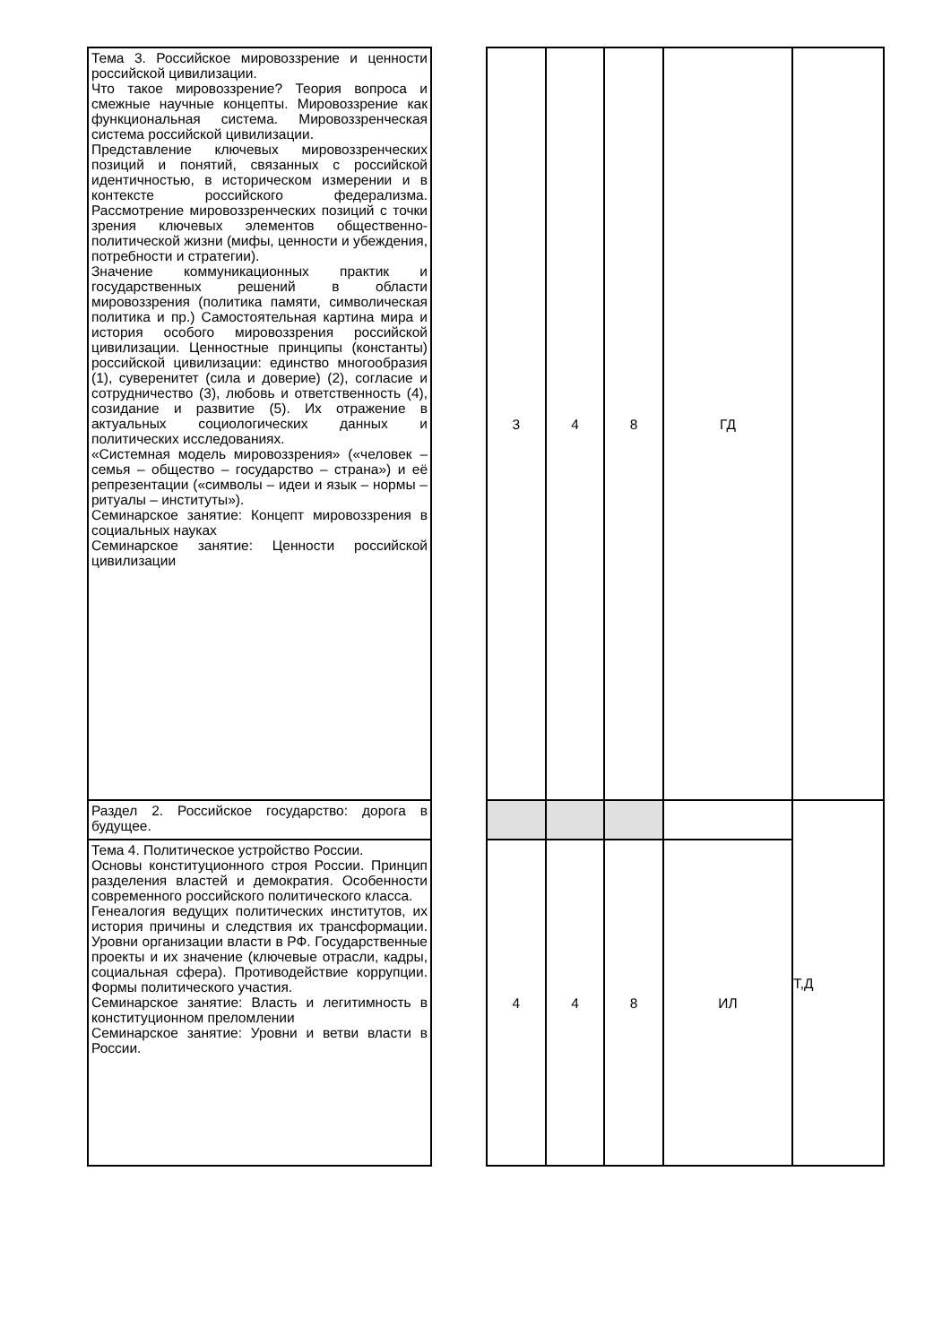| Тема 3. Российское мировоззрение и ценности российской цивилизации. Что такое мировоззрение? Теория вопроса и смежные научные концепты. Мировоззрение как функциональная система. Мировоззренческая система российской цивилизации. Представление ключевых мировоззренческих позиций и понятий, связанных с российской идентичностью, в историческом измерении и в контексте российского федерализма. Рассмотрение мировоззренческих позиций с точки зрения ключевых элементов общественно-политической жизни (мифы, ценности и убеждения, потребности и стратегии). Значение коммуникационных практик и государственных решений в области мировоззрения (политика памяти, символическая политика и пр.) Самостоятельная картина мира и история особого мировоззрения российской цивилизации. Ценностные принципы (константы) российской цивилизации: единство многообразия (1), суверенитет (сила и доверие) (2), согласие и сотрудничество (3), любовь и ответственность (4), созидание и развитие (5). Их отражение в актуальных социологических данных и политических исследованиях. «Системная модель мировоззрения» («человек – семья – общество – государство – страна») и её репрезентации («символы – идеи и язык – нормы – ритуалы – институты»). Семинарское занятие: Концепт мировоззрения в социальных науках Семинарское занятие: Ценности российской цивилизации | | 3 | 4 | 8 | ГД | |
| Раздел 2. Российское государство: дорога в будущее. | | | | | | Т,Д |
| Тема 4. Политическое устройство России. Основы конституционного строя России. Принцип разделения властей и демократия. Особенности современного российского политического класса. Генеалогия ведущих политических институтов, их история причины и следствия их трансформации. Уровни организации власти в РФ. Государственные проекты и их значение (ключевые отрасли, кадры, социальная сфера). Противодействие коррупции. Формы политического участия. Семинарское занятие: Власть и легитимность в конституционном преломлении Семинарское занятие: Уровни и ветви власти в России. | | 4 | 4 | 8 | ИЛ | |